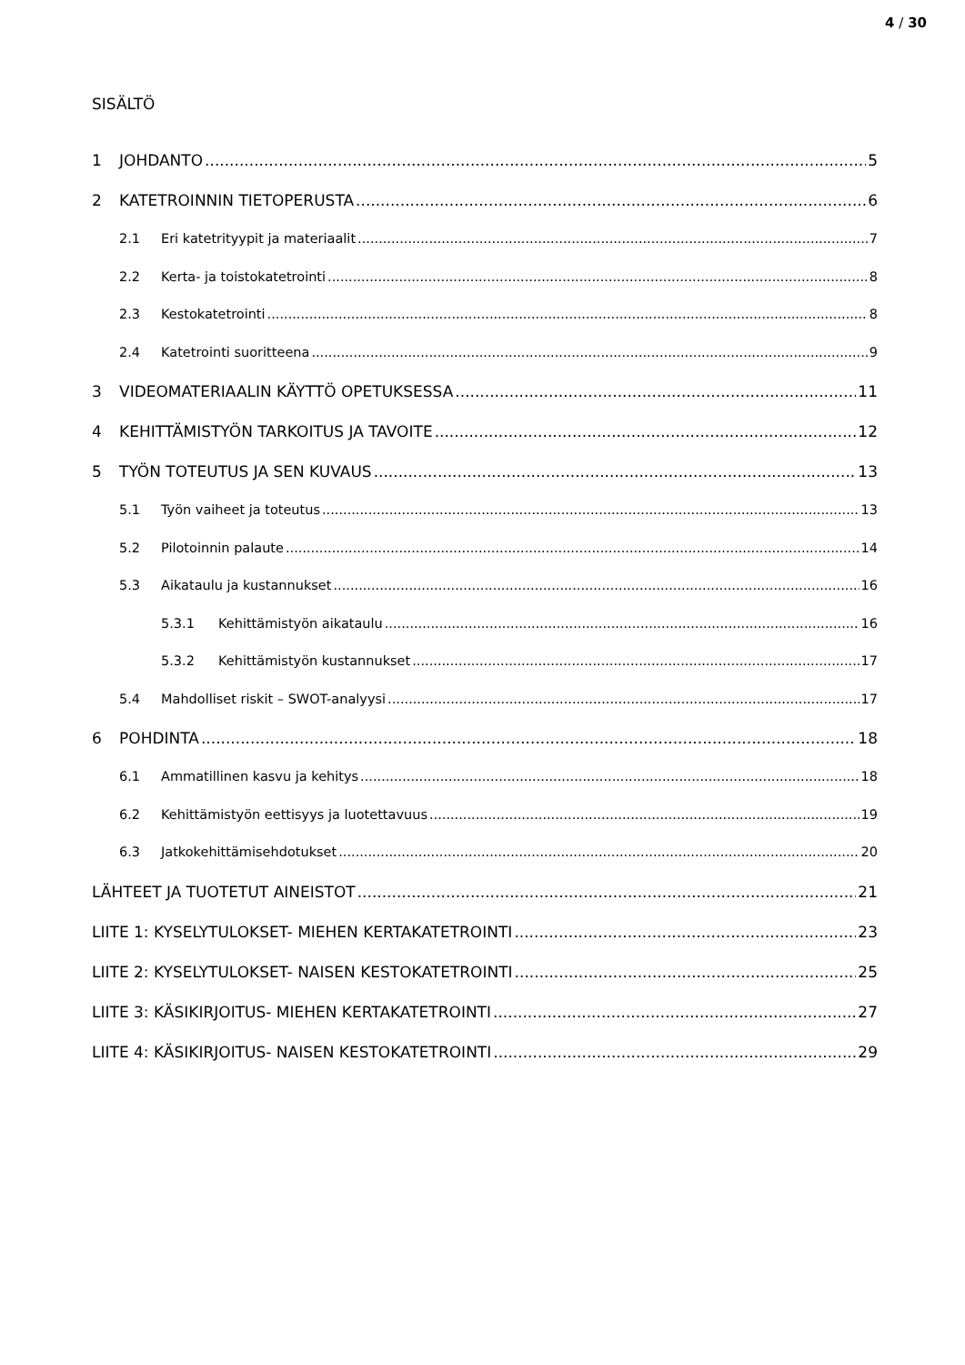4 / 30
SISÄLTÖ
1 JOHDANTO 5
2 KATETROINNIN TIETOPERUSTA 6
2.1 Eri katetrityypit ja materiaalit 7
2.2 Kerta- ja toistokatetrointi 8
2.3 Kestokatetrointi 8
2.4 Katetrointi suoritteena 9
3 VIDEOMATERIAALIN KÄYTTÖ OPETUKSESSA 11
4 KEHITTÄMISTYÖN TARKOITUS JA TAVOITE 12
5 TYÖN TOTEUTUS JA SEN KUVAUS 13
5.1 Työn vaiheet ja toteutus 13
5.2 Pilotoinnin palaute 14
5.3 Aikataulu ja kustannukset 16
5.3.1 Kehittämistyön aikataulu 16
5.3.2 Kehittämistyön kustannukset 17
5.4 Mahdolliset riskit – SWOT-analyysi 17
6 POHDINTA 18
6.1 Ammatillinen kasvu ja kehitys 18
6.2 Kehittämistyön eettisyys ja luotettavuus 19
6.3 Jatkokehittämisehdotukset 20
LÄHTEET JA TUOTETUT AINEISTOT 21
LIITE 1: KYSELYTULOKSET- MIEHEN KERTAKATETROINTI 23
LIITE 2: KYSELYTULOKSET- NAISEN KESTOKATETROINTI 25
LIITE 3: KÄSIKIRJOITUS- MIEHEN KERTAKATETROINTI 27
LIITE 4: KÄSIKIRJOITUS- NAISEN KESTOKATETROINTI 29